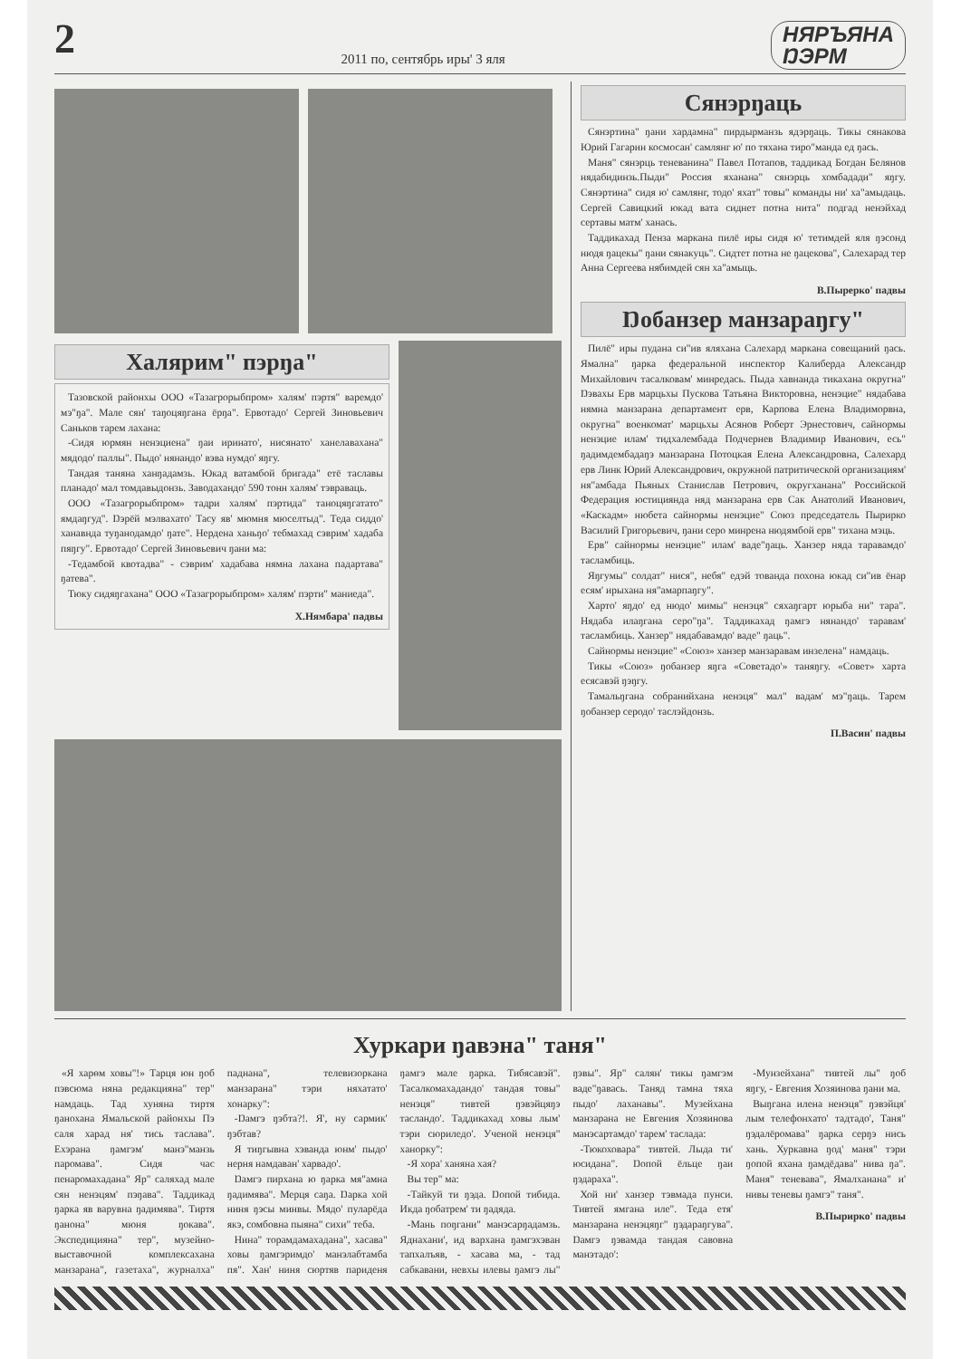2 2011 по, сентябрь иры' 3 яля НЯРЪЯНА
ŊЭРМ
Халярим" пэрŋа"
Тазовской районхы ООО «Тазагрорыбпром» халям' пэртя" варемдо' мэ"ŋа". Мале сян' таŋоцяŋгана ёрŋа". Ервотадо' Сергей Зиновьевич Саньков тарем лахана:
-Сидя юрмян ненэциена" ŋаи иринато', нисянато' ханелавахана" мядодо' паллы". Пыдо' нянандо' вэва нумдо' яŋгу.
Тандая таняна ханŋадамзь. Юкад ватамбой бригада" етё таславы планадо' мал томдавыдонзь. Заводахандо' 590 тонн халям' тэвраваць.
ООО «Тазагрорыбпром» тадри халям' пэртида" таноцяŋгатато" ямдаŋгуд". Ŋэрёй мэлвахато' Тасу яв' мюмня мюселтыд". Теда сиддо' ханавнда туŋанодамдо' ŋате". Нердена ханьŋо' тебмахад сэврим' хадаба пяŋгу". Ервотадо' Сергей Зиновьевич ŋани ма:
-Тедамбой квотадва" - сэврим' хадабава нямна лахана падартава" ŋатева".
Тюку сидяŋгахана" ООО «Тазагрорыбпром» халям' пэрти" маниеда".
Х.Нямбара' падвы
Сянэрŋаць
Сянэртина" ŋани хардамна" пирдырманзь ядэрŋаць. Тикы сянакова Юрий Гагарин космосан' самлянг ю' по тяхана тиро"манда ед ŋась.
Маня" сянэрць теневанина" Павел Потапов, таддикад Богдан Белянов нядабидинзь.Пыди" Россия яханана" сянэрць хомбадади" яŋгу. Сянэртина" сидя ю' самлянг, тодо' яхат" товы" команды ни' ха"амыдаць. Сергей Савицкий юкад вата сиднет потна нита" подгад ненэйхад сертавы матм' ханась.
Таддикахад Пенза маркана пилё иры сидя ю' тетимдей яля ŋэсонд нюдя ŋацекы" ŋани сянакуць". Сидтет потна не ŋацекова", Салехарад тер Анна Сергеева нябимдей сян ха"амыць.
В.Пырерко' падвы
Ŋобанзер манзараŋгу"
Пилё" иры пудана си"ив яляхана Салехард маркана совещаний ŋась. Ямална" ŋарка федеральной инспектор Калиберда Александр Михайлович тасалковам' минредась. Пыда хавнанда тикахана округна" Ŋэвахы Ерв марцьхы Пускова Татьяна Викторовна, ненэцие" нядабава нямна манзарана департамент ерв, Карпова Елена Владиморвна, округна" военкомат' марцьхы Асянов Роберт Эрнестович, сайнормы ненэцие илам' тидхалембада Подчернев Владимир Иванович, есь" ŋадимдембадаŋэ манзарана Потоцкая Елена Александровна, Салехард ерв Линк Юрий Александрович, окружной патритической организациям' ня"амбада Пьяных Станислав Петрович, округханана" Российской Федерация юстициянда няд манзарана ерв Сак Анатолий Иванович, «Каскадм» нюбета сайнормы ненэцие" Союз председатель Пырирко Василий Григорьевич, ŋани серо минрена нюдямбой ерв" тихана мэць.
Ерв" сайнормы ненэцие" илам' ваде"ŋаць. Ханзер няда таравамдо' тасламбиць.
Яŋгумы" солдат" нися", небя" едэй тованда похона юкад си"ив ёнар есям' ирыхана ня"амарпаŋгу".
Харто' яŋдо' ед нюдо' мимы" ненэця" сяхаŋгарт юрыба ни" тара". Нядаба илаŋгана серо"ŋа". Таддикахад ŋамгэ нянандо' таравам' тасламбиць. Ханзер" нядабавамдо' ваде" ŋаць".
Сайнормы ненэцие" «Союз» ханзер манзаравам инзелена" намдаць.
Тикы «Союз» ŋобанзер яŋга «Советадо'» таняŋгу. «Совет» харта есясавэй ŋэŋгу.
Тамальŋгана собранийхана ненэця" мал" вадам' мэ"ŋаць. Тарем ŋобанзер серодо' таслэйдонзь.
П.Васин' падвы
Хуркари ŋавэна" таня"
«Я харөм ховы"!» Тарця юн ŋоб пэвсюма няна редакцияна" тер" намдаць. Тад хуняна тиртя ŋанохана Ямальской районхы Пэ саля харад ня' тись таслава". Ехэрана ŋамгэм' манэ"манзь паромава". Сидя час пенаромахадана" Яр" саляхад мале сян ненэцям' пэŋава". Таддикад ŋарка яв варувна ŋадимява". Тиртя ŋанона" мюня ŋокава". Экспедицияна" тер", музейно-выставочной комплексахана манзарана", газетаха", журналха" паднана", телевизоркана манзарана" тэри няхатато' хонарку":
-Ŋамгэ ŋэбта?!. Я', ну сармик' ŋэбтав?
Я тиŋгывна хэванда юнм' пыдо' нерня намдаван' харвадо'.
Ŋамгэ пирхана ю ŋарка мя"амна ŋадимява". Мерця саŋа. Ŋарка хой ниня ŋэсы минвы. Мядо' пуларёда якэ, сомбовна пыяна" сихи" теба.
Нина" торамдамахадана", хасава" ховы ŋамгэримдо' манэлабтамба пя". Хан' ниня сюртяв париденя ŋамгэ мале ŋарка. Тибясавэй". Тасалкомахадандо' тандая товы" ненэця" тивтей ŋэвэйцяŋэ тасландо'. Таддикахад ховы лым' тэри сюриледо'. Ученой ненэця" ханорку":
-Я хора' ханяна хая?
Вы тер" ма:
-Тайкуй ти ŋэда. Ŋопой тибида. Икда ŋобатрем' ти ŋадяда.
-Мань поŋгани" манэсарŋадамзь. Яднахани', ид вархана ŋамгэхэван тапхалъяв, - хасава ма, - тад сабкавани, невхы илевы ŋамгэ лы" ŋэвы". Яр" салян' тикы ŋамгэм ваде"ŋавась. Таняд тамна тяха пыдо' лаханавы". Музейхана манзарана не Евгения Хозяинова манэсартамдо' тарем' таслада:
-Тюкоховара" тивтей. Лыда ти' юсидана". Ŋопой ёльце ŋаи ŋэдараха".
Хой ни' ханзер тэвмада пунси. Тивтей ямгана иле". Теда етя' манзарана ненэцяŋг" ŋэдараŋгува". Ŋамгэ ŋэвамда тандая савовна манэтадо':
-Мунзейхана" тивтей лы" ŋоб яŋгу, - Евгения Хозяинова ŋани ма.
Выŋгана илена ненэця" ŋэвэйця' лым телефонхато' тадтадо', Таня" ŋэдалёромава" ŋарка серŋэ нись хань. Хуркавна ŋод' маня" тэри ŋопой яхана ŋамдёдава" нива ŋа". Маня" теневава", Ямалханана" и' нивы теневы ŋамгэ" таня".
В.Пырирко' падвы